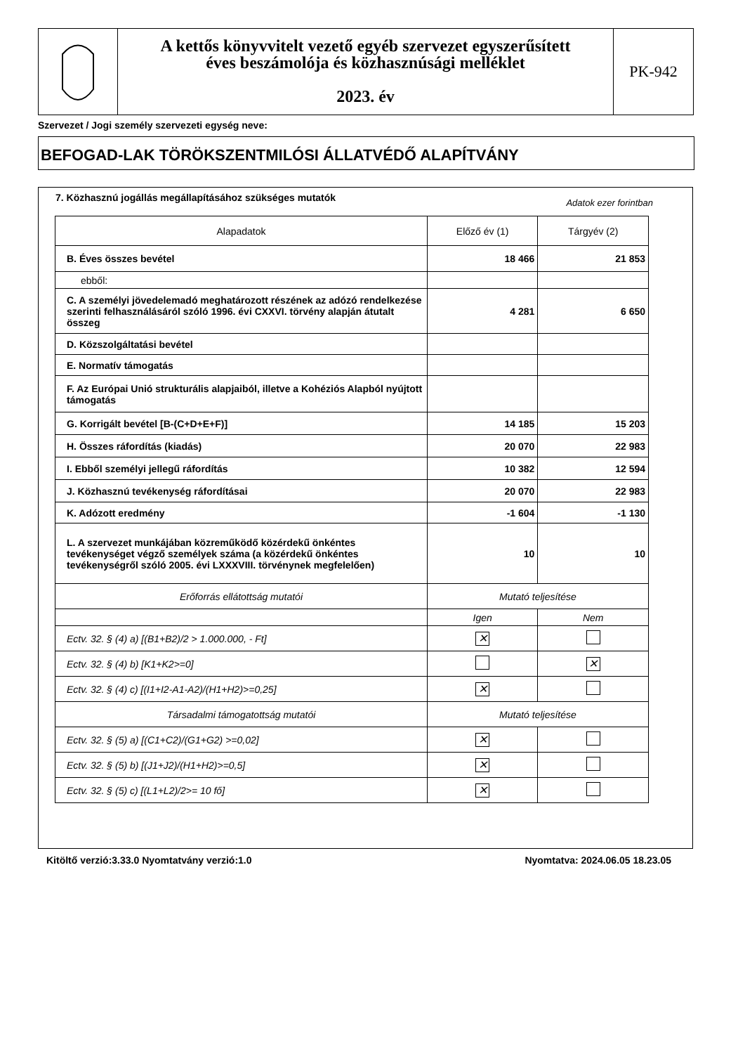A kettős könyvvitelt vezető egyéb szervezet egyszerűsített
éves beszámolója és közhasznúsági melléklet
2023. év
PK-942
Szervezet / Jogi személy szervezeti egység neve:
BEFOGAD-LAK TÖRÖKSZENTMILÓSI ÁLLATVÉDŐ ALAPÍTVÁNY
7. Közhasznú jogállás megállapításához szükséges mutatók
Adatok ezer forintban
| Alapadatok | Előző év (1) | Tárgyév (2) |
| B. Éves összes bevétel | 18 466 | 21 853 |
| ebből: | | |
| C. A személyi jövedelemadó meghatározott részének az adózó rendelkezése szerinti felhasználásáról szóló 1996. évi CXXVI. törvény alapján átutalt összeg | 4 281 | 6 650 |
| D. Közszolgáltatási bevétel | | |
| E. Normatív támogatás | | |
| F. Az Európai Unió strukturális alapjaiból, illetve a Kohéziós Alapból nyújtott támogatás | | |
| G. Korrigált bevétel [B-(C+D+E+F)] | 14 185 | 15 203 |
| H. Összes ráfordítás (kiadás) | 20 070 | 22 983 |
| I. Ebből személyi jellegű ráfordítás | 10 382 | 12 594 |
| J. Közhasznú tevékenység ráfordításai | 20 070 | 22 983 |
| K. Adózott eredmény | -1 604 | -1 130 |
| L. A szervezet munkájában közreműködő közérdekű önkéntes tevékenységet végző személyek száma (a közérdekű önkéntes tevékenységről szóló 2005. évi LXXXVIII. törvénynek megfelelően) | 10 | 10 |
| Erőforrás ellátottság mutatói | Mutató teljesítése | |
| | Igen | Nem |
| Ectv. 32. § (4) a) [(B1+B2)/2 > 1.000.000, - Ft] | ✕ | |
| Ectv. 32. § (4) b) [K1+K2>=0] | | ✕ |
| Ectv. 32. § (4) c) [(I1+I2-A1-A2)/(H1+H2)>=0,25] | ✕ | |
| Társadalmi támogatottság mutatói | Mutató teljesítése | |
| Ectv. 32. § (5) a) [(C1+C2)/(G1+G2) >=0,02] | ✕ | |
| Ectv. 32. § (5) b) [(J1+J2)/(H1+H2)>=0,5] | ✕ | |
| Ectv. 32. § (5) c) [(L1+L2)/2>= 10 fő] | ✕ | |
Kitöltő verzió:3.33.0 Nyomtatvány verzió:1.0 Nyomtatva: 2024.06.05 18.23.05